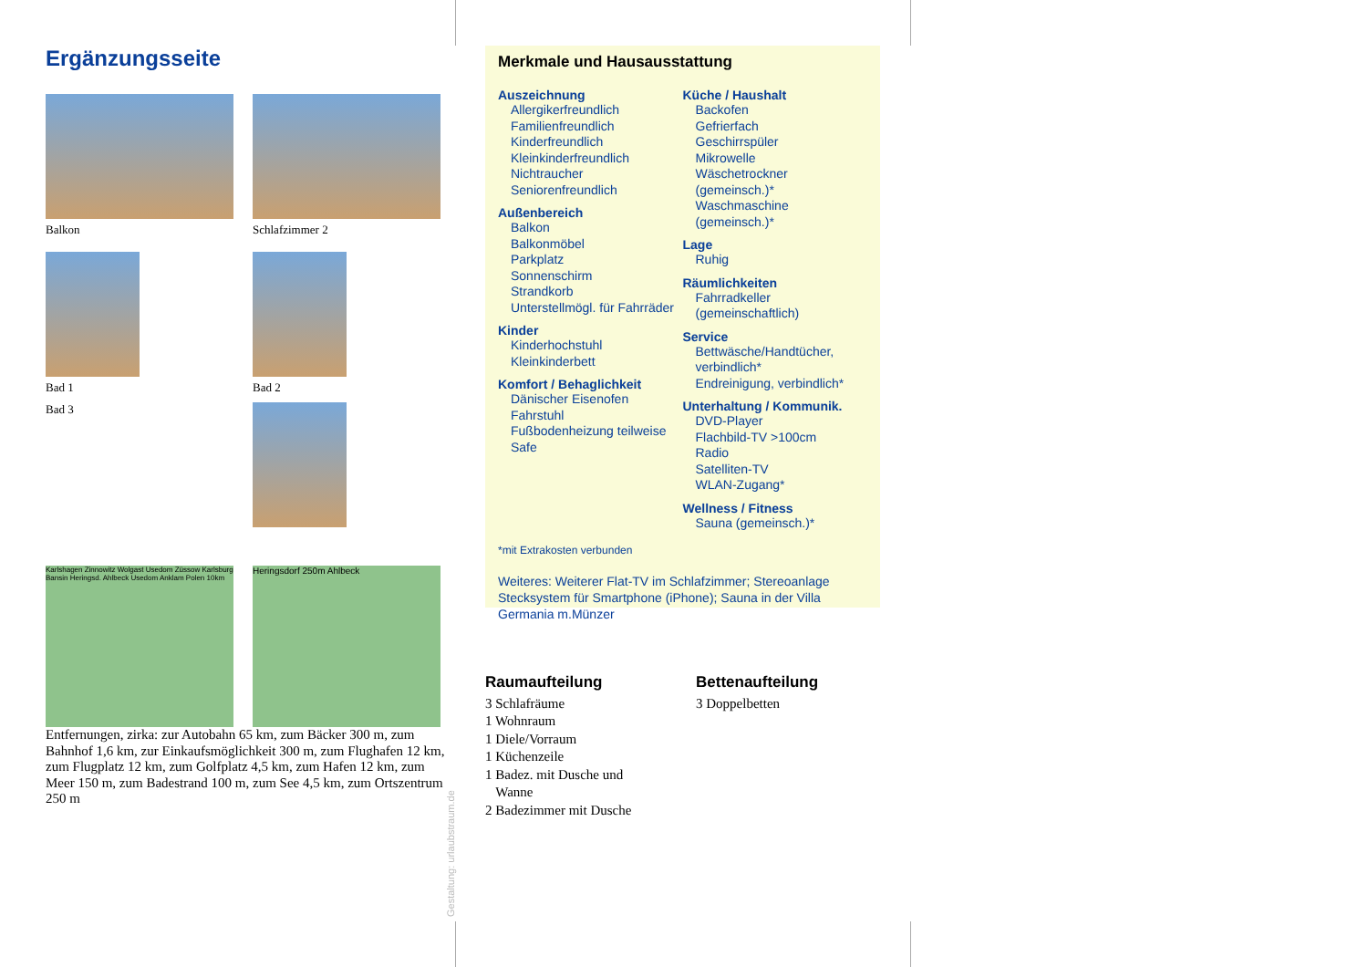Ergänzungsseite
Balkon
Schlafzimmer 2
Bad 1
Bad 3
Bad 2
Karlshagen Zinnowitz Wolgast Usedom Züssow Karlsburg Bansin Heringsd. Ahlbeck Usedom Anklam Polen 10km
Heringsdorf 250m Ahlbeck
Entfernungen, zirka: zur Autobahn 65 km, zum Bäcker 300 m, zum Bahnhof 1,6 km, zur Einkaufsmöglichkeit 300 m, zum Flughafen 12 km, zum Flugplatz 12 km, zum Golfplatz 4,5 km, zum Hafen 12 km, zum Meer 150 m, zum Badestrand 100 m, zum See 4,5 km, zum Ortszentrum 250 m
Gestaltung: urlaubstraum.de
Merkmale und Hausausstattung
Auszeichnung
Allergikerfreundlich
Familienfreundlich
Kinderfreundlich
Kleinkinderfreundlich
Nichtraucher
Seniorenfreundlich
Außenbereich
Balkon
Balkonmöbel
Parkplatz
Sonnenschirm
Strandkorb
Unterstellmögl. für Fahrräder
Kinder
Kinderhochstuhl
Kleinkinderbett
Komfort / Behaglichkeit
Dänischer Eisenofen
Fahrstuhl
Fußbodenheizung teilweise
Safe
Küche / Haushalt
Backofen
Gefrierfach
Geschirrspüler
Mikrowelle
Wäschetrockner (gemeinsch.)*
Waschmaschine (gemeinsch.)*
Lage
Ruhig
Räumlichkeiten
Fahrradkeller (gemeinschaftlich)
Service
Bettwäsche/Handtücher, verbindlich*
Endreinigung, verbindlich*
Unterhaltung / Kommunik.
DVD-Player
Flachbild-TV >100cm
Radio
Satelliten-TV
WLAN-Zugang*
Wellness / Fitness
Sauna (gemeinsch.)*
*mit Extrakosten verbunden
Weiteres: Weiterer Flat-TV im Schlafzimmer; Stereoanlage Stecksystem für Smartphone (iPhone); Sauna in der Villa Germania m.Münzer
Raumaufteilung
3 Schlafräume
1 Wohnraum
1 Diele/Vorraum
1 Küchenzeile
1 Badez. mit Dusche und
Wanne
2 Badezimmer mit Dusche
Bettenaufteilung
3 Doppelbetten